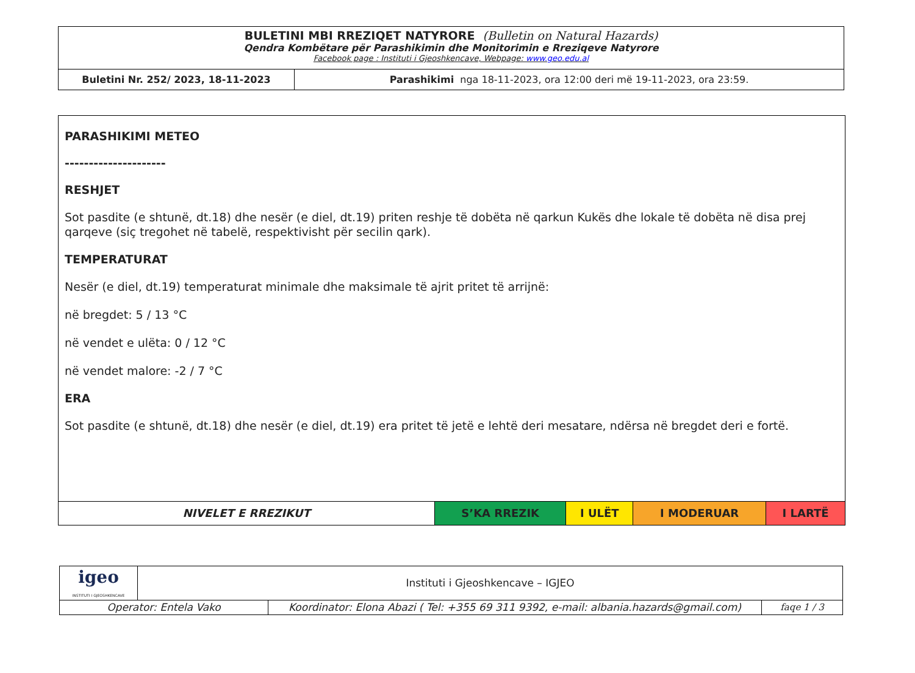| BULETINI MBI RREZIQET NATYRORE (Bulletin on Natural Hazards) Qendra Kombëtare për Parashikimin dhe Monitorimin e Rreziqeve Natyrore Facebook page : Instituti i Gjeoshkencave, Webpage: www.geo.edu.al | |
| Buletini Nr. 252/ 2023, 18-11-2023 | Parashikimi nga 18-11-2023, ora 12:00 deri më 19-11-2023, ora 23:59. |
PARASHIKIMI METEO
---------------------
RESHJET
Sot pasdite (e shtunë, dt.18) dhe nesër (e diel, dt.19) priten reshje të dobëta në qarkun Kukës dhe lokale të dobëta në disa prej qarqeve (siç tregohet në tabelë, respektivisht për secilin qark).
TEMPERATURAT
Nesër (e diel, dt.19) temperaturat minimale dhe maksimale të ajrit pritet të arrijnë:
në bregdet: 5 / 13 °C
në vendet e ulëta: 0 / 12 °C
në vendet malore: -2 / 7 °C
ERA
Sot pasdite (e shtunë, dt.18) dhe nesër (e diel, dt.19) era pritet të jetë e lehtë deri mesatare, ndërsa në bregdet deri e fortë.
| NIVELET E RREZIKUT | S’KA RREZIK | I ULËT | I MODERUAR | I LARTË |
| igeo INSTITUTI I GJEOSHKENCAVE | Instituti i Gjeoshkencave – IGJEO | | |
| Operator: Entela Vako | | Koordinator: Elona Abazi ( Tel: +355 69 311 9392, e-mail: albania.hazards@gmail.com) | faqe 1 / 3 |